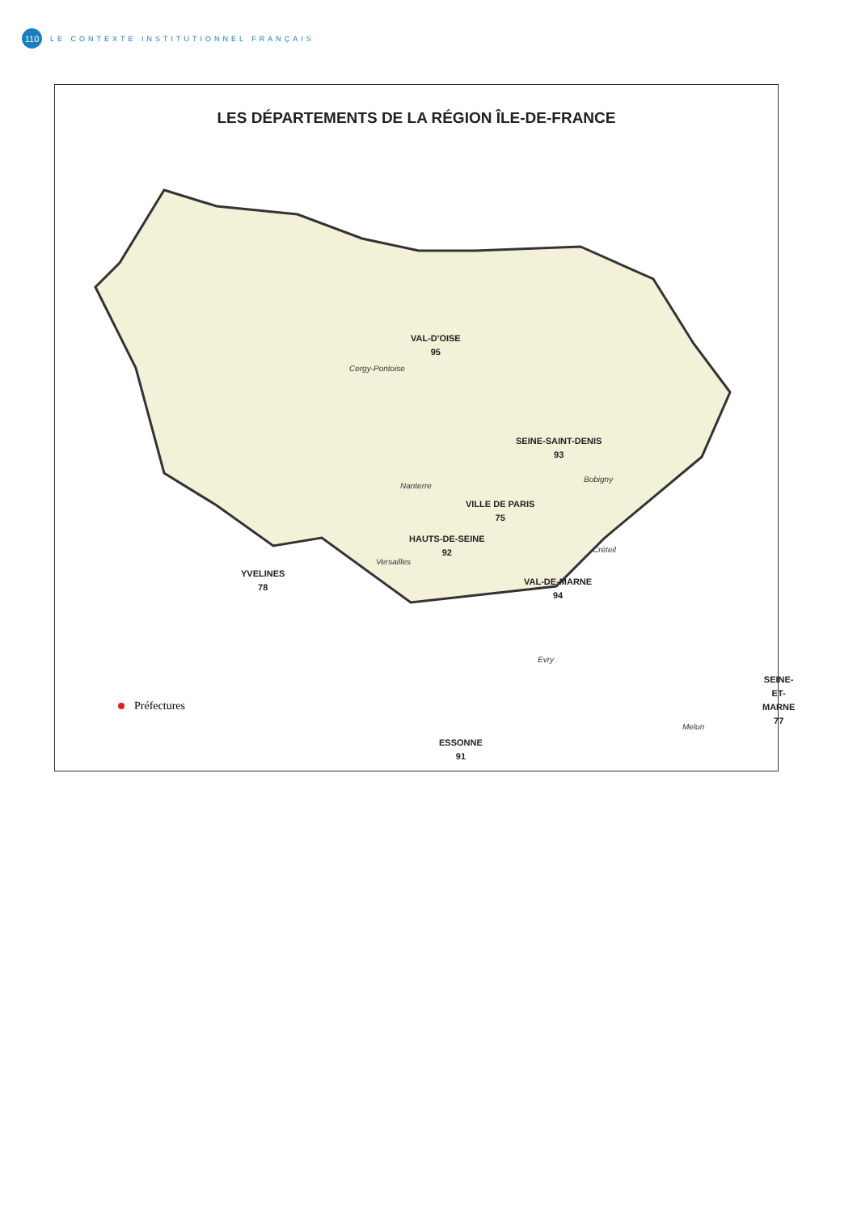110
LE CONTEXTE INSTITUTIONNEL FRANÇAIS
LES DÉPARTEMENTS DE LA RÉGION ÎLE-DE-FRANCE
VAL-D'OISE
95
Cergy-Pontoise
SEINE-SAINT-DENIS
93
Bobigny
Nanterre
VILLE DE PARIS
75
HAUTS-DE-SEINE
92
Créteil
Versailles
YVELINES
78
VAL-DE-MARNE
94
Evry
SEINE-ET-MARNE
77
Melun
ESSONNE
91
Préfectures